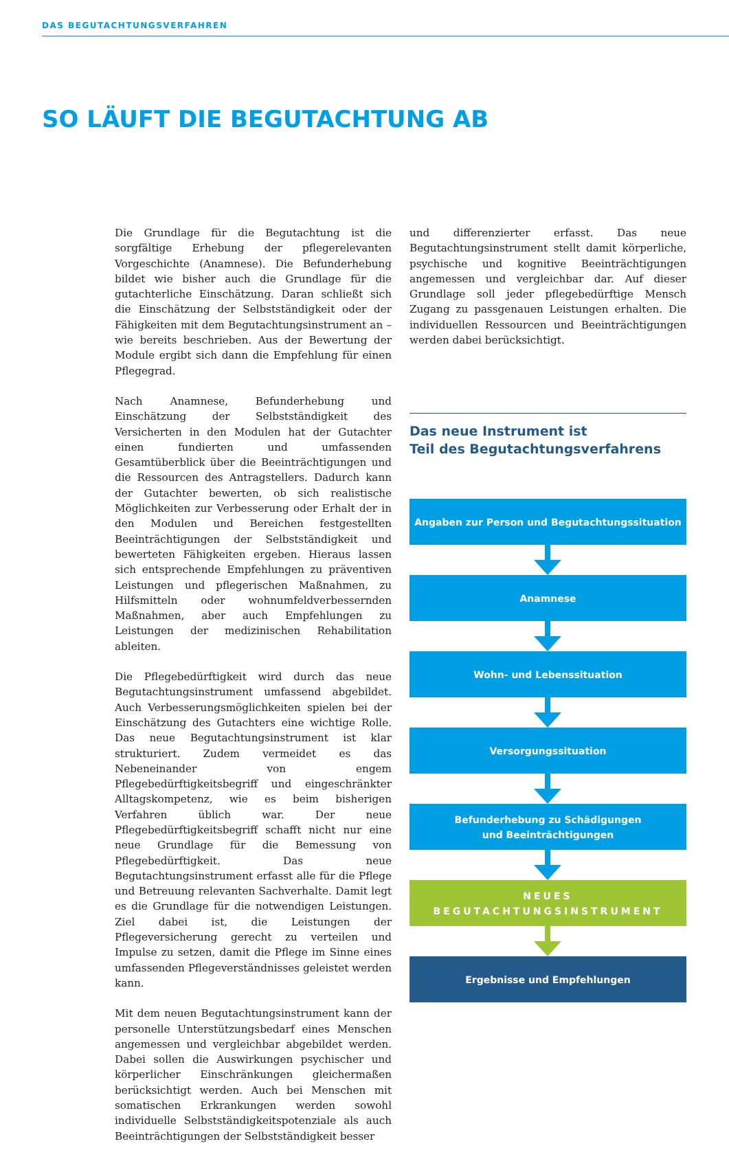DAS BEGUTACHTUNGSVERFAHREN
SO LÄUFT DIE BEGUTACHTUNG AB
Die Grundlage für die Begutachtung ist die sorgfältige Erhebung der pflegerelevanten Vorgeschichte (Anamnese). Die Befunderhebung bildet wie bisher auch die Grundlage für die gutachterliche Einschätzung. Daran schließt sich die Einschätzung der Selbstständigkeit oder der Fähigkeiten mit dem Begutachtungsinstrument an – wie bereits beschrieben. Aus der Bewertung der Module ergibt sich dann die Empfehlung für einen Pflegegrad.
Nach Anamnese, Befunderhebung und Einschätzung der Selbstständigkeit des Versicherten in den Modulen hat der Gutachter einen fundierten und umfassenden Gesamtüberblick über die Beeinträchtigungen und die Ressourcen des Antragstellers. Dadurch kann der Gutachter bewerten, ob sich realistische Möglichkeiten zur Verbesserung oder Erhalt der in den Modulen und Bereichen festgestellten Beeinträchtigungen der Selbstständigkeit und bewerteten Fähigkeiten ergeben. Hieraus lassen sich entsprechende Empfehlungen zu präventiven Leistungen und pflegerischen Maßnahmen, zu Hilfsmitteln oder wohnumfeldverbessernden Maßnahmen, aber auch Empfehlungen zu Leistungen der medizinischen Rehabilitation ableiten.
Die Pflegebedürftigkeit wird durch das neue Begutachtungsinstrument umfassend abgebildet. Auch Verbesserungsmöglichkeiten spielen bei der Einschätzung des Gutachters eine wichtige Rolle. Das neue Begutachtungsinstrument ist klar strukturiert. Zudem vermeidet es das Nebeneinander von engem Pflegebedürftigkeitsbegriff und eingeschränkter Alltagskompetenz, wie es beim bisherigen Verfahren üblich war. Der neue Pflegebedürftigkeitsbegriff schafft nicht nur eine neue Grundlage für die Bemessung von Pflegebedürftigkeit. Das neue Begutachtungsinstrument erfasst alle für die Pflege und Betreuung relevanten Sachverhalte. Damit legt es die Grundlage für die notwendigen Leistungen. Ziel dabei ist, die Leistungen der Pflegeversicherung gerecht zu verteilen und Impulse zu setzen, damit die Pflege im Sinne eines umfassenden Pflegeverständnisses geleistet werden kann.
Mit dem neuen Begutachtungsinstrument kann der personelle Unterstützungsbedarf eines Menschen angemessen und vergleichbar abgebildet werden. Dabei sollen die Auswirkungen psychischer und körperlicher Einschränkungen gleichermaßen berücksichtigt werden. Auch bei Menschen mit somatischen Erkrankungen werden sowohl individuelle Selbstständigkeitspotenziale als auch Beeinträchtigungen der Selbstständigkeit besser
und differenzierter erfasst. Das neue Begutachtungsinstrument stellt damit körperliche, psychische und kognitive Beeinträchtigungen angemessen und vergleichbar dar. Auf dieser Grundlage soll jeder pflegebedürftige Mensch Zugang zu passgenauen Leistungen erhalten. Die individuellen Ressourcen und Beeinträchtigungen werden dabei berücksichtigt.
Das neue Instrument ist
Teil des Begutachtungsverfahrens
Angaben zur Person und Begutachtungssituation
Anamnese
Wohn- und Lebenssituation
Versorgungssituation
Befunderhebung zu Schädigungen
und Beeinträchtigungen
NEUES BEGUTACHTUNGSINSTRUMENT
Ergebnisse und Empfehlungen